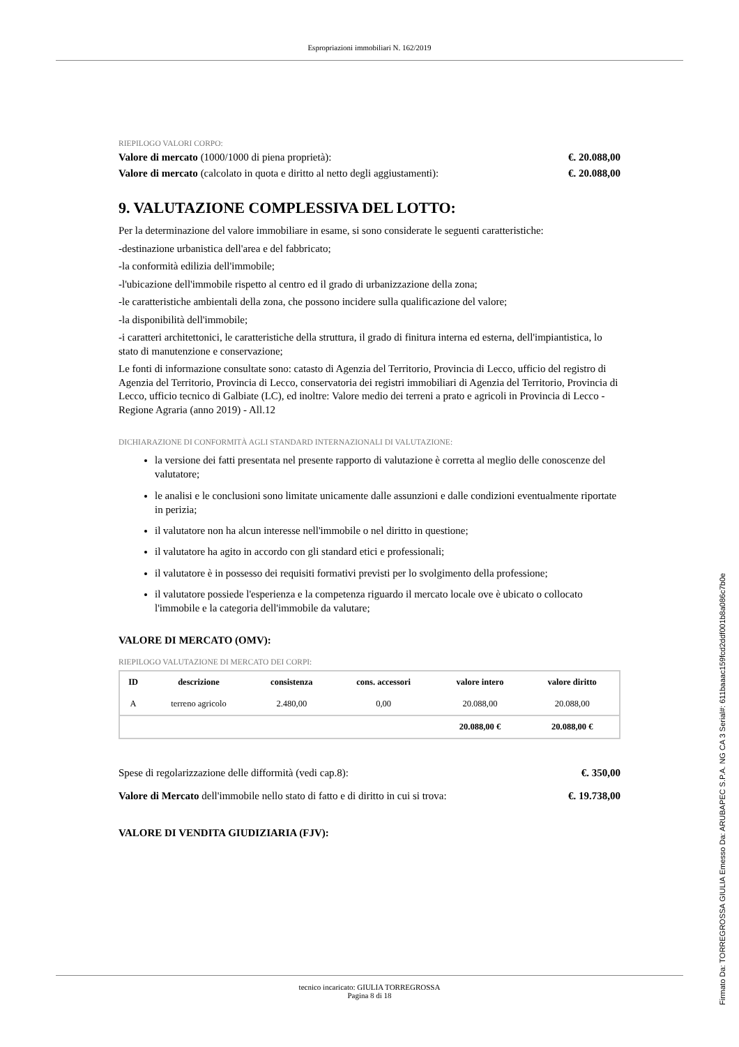Espropriazioni immobiliari N. 162/2019
RIEPILOGO VALORI CORPO:
Valore di mercato (1000/1000 di piena proprietà): €. 20.088,00
Valore di mercato (calcolato in quota e diritto al netto degli aggiustamenti): €. 20.088,00
9. VALUTAZIONE COMPLESSIVA DEL LOTTO:
Per la determinazione del valore immobiliare in esame, si sono considerate le seguenti caratteristiche:
-destinazione urbanistica dell'area e del fabbricato;
-la conformità edilizia dell'immobile;
-l'ubicazione dell'immobile rispetto al centro ed il grado di urbanizzazione della zona;
-le caratteristiche ambientali della zona, che possono incidere sulla qualificazione del valore;
-la disponibilità dell'immobile;
-i caratteri architettonici, le caratteristiche della struttura, il grado di finitura interna ed esterna, dell'impiantistica, lo stato di manutenzione e conservazione;
Le fonti di informazione consultate sono: catasto di Agenzia del Territorio, Provincia di Lecco, ufficio del registro di Agenzia del Territorio, Provincia di Lecco, conservatoria dei registri immobiliari di Agenzia del Territorio, Provincia di Lecco, ufficio tecnico di Galbiate (LC), ed inoltre: Valore medio dei terreni a prato e agricoli in Provincia di Lecco - Regione Agraria (anno 2019) - All.12
DICHIARAZIONE DI CONFORMITÀ AGLI STANDARD INTERNAZIONALI DI VALUTAZIONE:
la versione dei fatti presentata nel presente rapporto di valutazione è corretta al meglio delle conoscenze del valutatore;
le analisi e le conclusioni sono limitate unicamente dalle assunzioni e dalle condizioni eventualmente riportate in perizia;
il valutatore non ha alcun interesse nell'immobile o nel diritto in questione;
il valutatore ha agito in accordo con gli standard etici e professionali;
il valutatore è in possesso dei requisiti formativi previsti per lo svolgimento della professione;
il valutatore possiede l'esperienza e la competenza riguardo il mercato locale ove è ubicato o collocato l'immobile e la categoria dell'immobile da valutare;
VALORE DI MERCATO (OMV):
RIEPILOGO VALUTAZIONE DI MERCATO DEI CORPI:
| ID | descrizione | consistenza | cons. accessori | valore intero | valore diritto |
| --- | --- | --- | --- | --- | --- |
| A | terreno agricolo | 2.480,00 | 0,00 | 20.088,00 | 20.088,00 |
| | | | | 20.088,00 € | 20.088,00 € |
Spese di regolarizzazione delle difformità (vedi cap.8): €. 350,00
Valore di Mercato dell'immobile nello stato di fatto e di diritto in cui si trova: €. 19.738,00
VALORE DI VENDITA GIUDIZIARIA (FJV):
tecnico incaricato: GIULIA TORREGROSSA
Pagina 8 di 18
Firmato Da: TORREGROSSA GIULIA Emesso Da: ARUBAPEC S.P.A. NG CA 3 Serial#: 611baaac159fcd2ddf001b8a086c7b0e